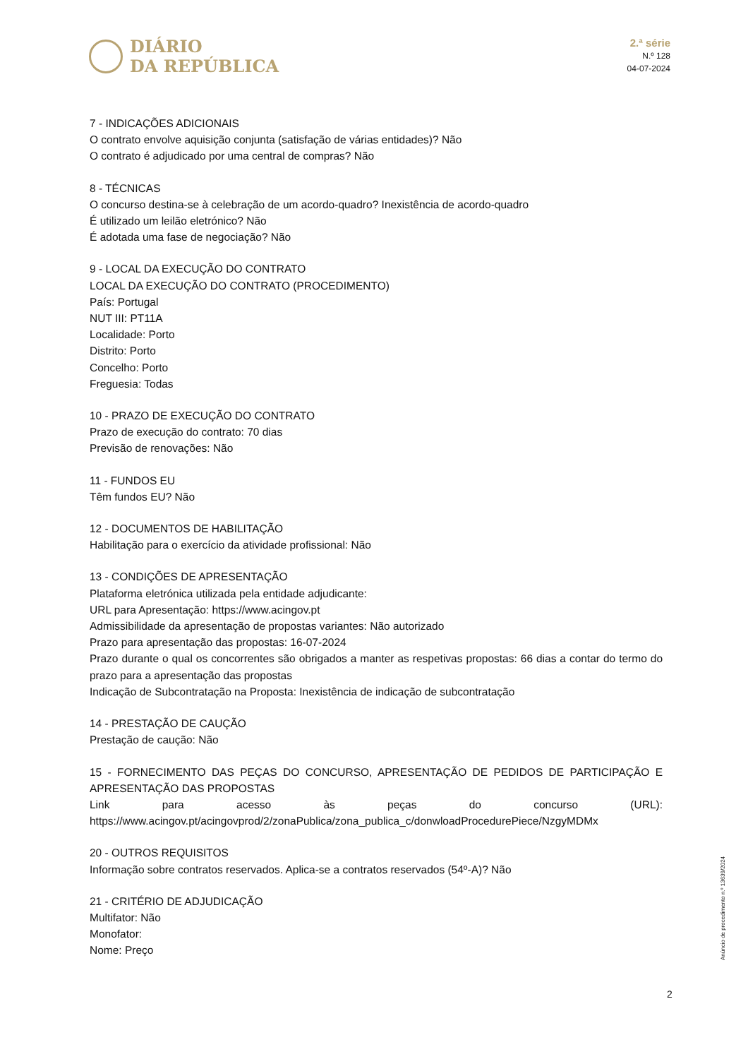DIÁRIO
DA REPÚBLICA
2.ª série
N.º 128
04-07-2024
7 - INDICAÇÕES ADICIONAIS
O contrato envolve aquisição conjunta (satisfação de várias entidades)? Não
O contrato é adjudicado por uma central de compras? Não
8 - TÉCNICAS
O concurso destina-se à celebração de um acordo-quadro? Inexistência de acordo-quadro
É utilizado um leilão eletrónico? Não
É adotada uma fase de negociação? Não
9 - LOCAL DA EXECUÇÃO DO CONTRATO
LOCAL DA EXECUÇÃO DO CONTRATO (PROCEDIMENTO)
País: Portugal
NUT III: PT11A
Localidade: Porto
Distrito: Porto
Concelho: Porto
Freguesia: Todas
10 - PRAZO DE EXECUÇÃO DO CONTRATO
Prazo de execução do contrato: 70 dias
Previsão de renovações: Não
11 - FUNDOS EU
Têm fundos EU? Não
12 - DOCUMENTOS DE HABILITAÇÃO
Habilitação para o exercício da atividade profissional: Não
13 - CONDIÇÕES DE APRESENTAÇÃO
Plataforma eletrónica utilizada pela entidade adjudicante:
URL para Apresentação: https://www.acingov.pt
Admissibilidade da apresentação de propostas variantes: Não autorizado
Prazo para apresentação das propostas: 16-07-2024
Prazo durante o qual os concorrentes são obrigados a manter as respetivas propostas: 66 dias a contar do termo do prazo para a apresentação das propostas
Indicação de Subcontratação na Proposta: Inexistência de indicação de subcontratação
14 - PRESTAÇÃO DE CAUÇÃO
Prestação de caução: Não
15 - FORNECIMENTO DAS PEÇAS DO CONCURSO, APRESENTAÇÃO DE PEDIDOS DE PARTICIPAÇÃO E APRESENTAÇÃO DAS PROPOSTAS
Link para acesso às peças do concurso (URL): https://www.acingov.pt/acingovprod/2/zonaPublica/zona_publica_c/donwloadProcedurePiece/NzgyMDMx
20 - OUTROS REQUISITOS
Informação sobre contratos reservados. Aplica-se a contratos reservados (54º-A)? Não
21 - CRITÉRIO DE ADJUDICAÇÃO
Multifator: Não
Monofator:
Nome: Preço
Anúncio de procedimento n.º 13639/2024
2